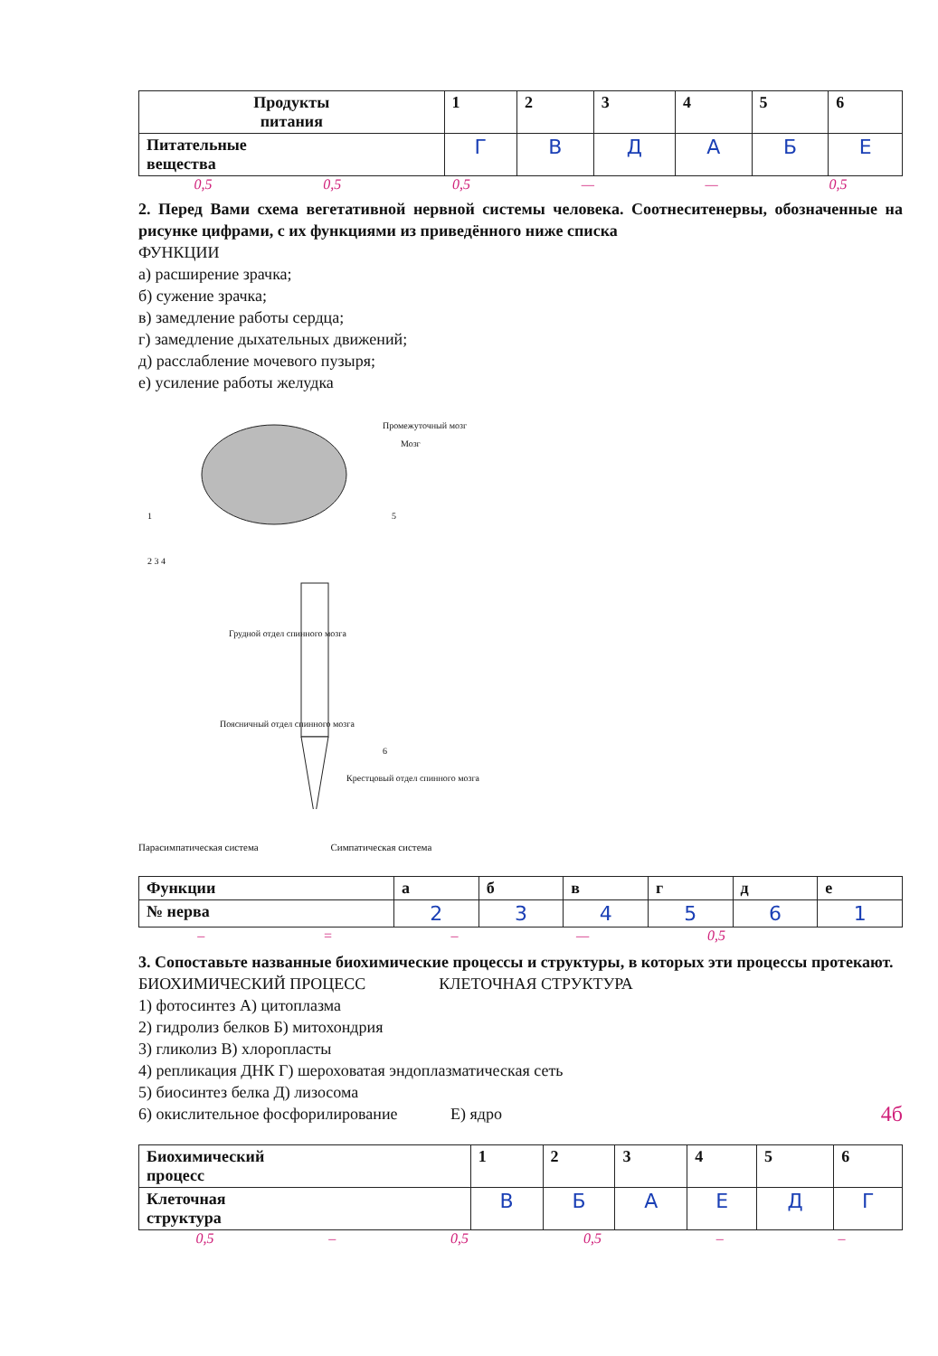| Продукты питания | 1 | 2 | 3 | 4 | 5 | 6 |
| Питательные вещества | Г | В | Д | А | Б | Е |
0,5 0,5 0,5 — — 0,5
2. Перед Вами схема вегетативной нервной системы человека. Соотнеситенервы, обозначенные на рисунке цифрами, с их функциями из приведённого ниже списка
ФУНКЦИИ
а) расширение зрачка;
б) сужение зрачка;
в) замедление работы сердца;
г) замедление дыхательных движений;
д) расслабление мочевого пузыря;
е) усиление работы желудка
Промежуточный мозг
Мозг
Грудной отдел спинного мозга
Поясничный отдел спинного мозга
Крестцовый отдел спинного мозга
1
2 3 4
5
6
Парасимпатическая система Симпатическая система
| Функции | а | б | в | г | д | е |
| № нерва | 2 | 3 | 4 | 5 | 6 | 1 |
– = – — 0,5
3. Сопоставьте названные биохимические процессы и структуры, в которых эти процессы протекают.
БИОХИМИЧЕСКИЙ ПРОЦЕСС КЛЕТОЧНАЯ СТРУКТУРА
1) фотосинтез А) цитоплазма
2) гидролиз белков Б) митохондрия
3) гликолиз В) хлоропласты
4) репликация ДНК Г) шероховатая эндоплазматическая сеть
5) биосинтез белка Д) лизосома
6) окислительное фосфорилирование Е) ядро 4б
| Биохимический процесс | 1 | 2 | 3 | 4 | 5 | 6 |
| Клеточная структура | В | Б | А | Е | Д | Г |
0,5 – 0,5 0,5 – –